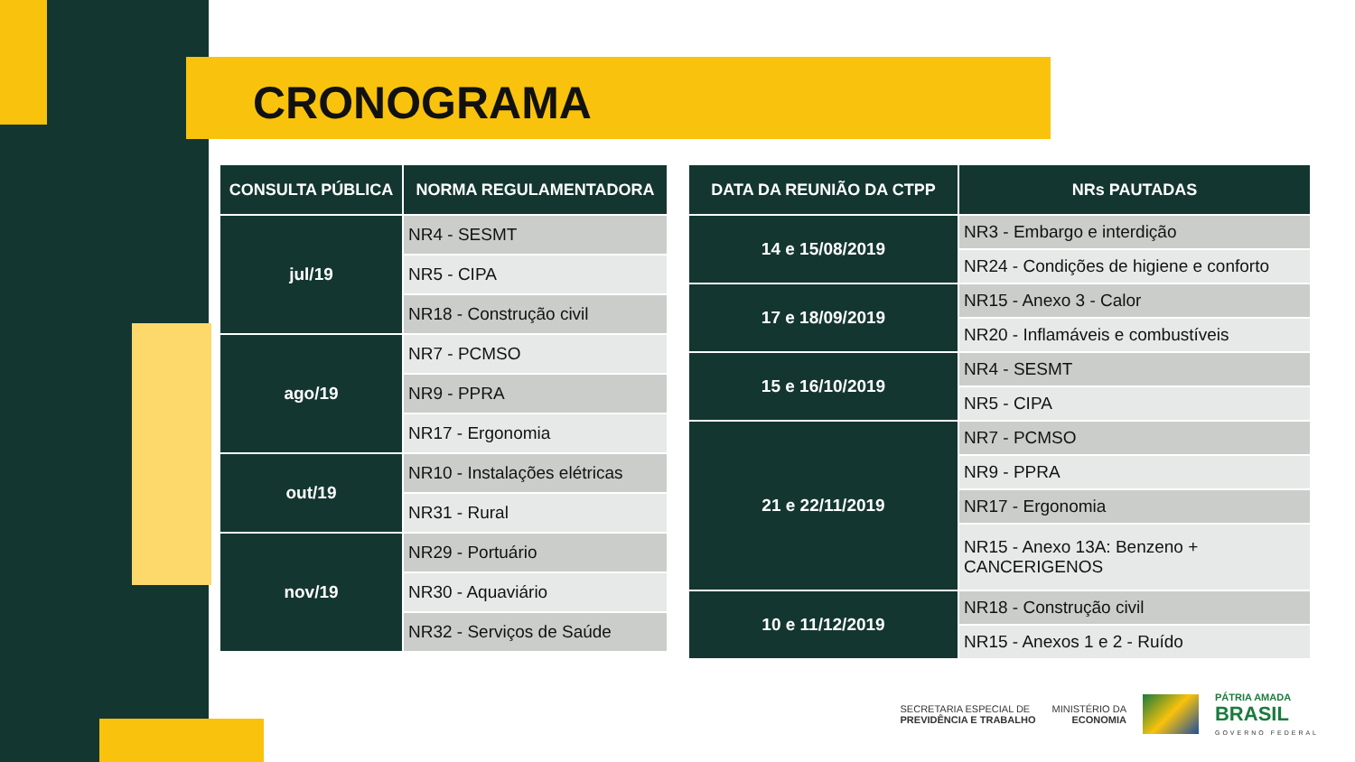CRONOGRAMA
| CONSULTA PÚBLICA | NORMA REGULAMENTADORA |
| --- | --- |
| jul/19 | NR4 - SESMT |
| | NR5 - CIPA |
| | NR18 - Construção civil |
| ago/19 | NR7 - PCMSO |
| | NR9 - PPRA |
| | NR17 - Ergonomia |
| out/19 | NR10 - Instalações elétricas |
| | NR31 - Rural |
| nov/19 | NR29 - Portuário |
| | NR30 - Aquaviário |
| | NR32 - Serviços de Saúde |
| DATA DA REUNIÃO DA CTPP | NRs PAUTADAS |
| --- | --- |
| 14 e 15/08/2019 | NR3 - Embargo e interdição |
| | NR24 - Condições de higiene e conforto |
| 17 e 18/09/2019 | NR15 - Anexo 3 - Calor |
| | NR20 - Inflamáveis e combustíveis |
| 15 e 16/10/2019 | NR4 - SESMT |
| | NR5 - CIPA |
| 21 e 22/11/2019 | NR7 - PCMSO |
| | NR9 - PPRA |
| | NR17 - Ergonomia |
| | NR15 - Anexo 13A: Benzeno + CANCERIGENOS |
| 10 e 11/12/2019 | NR18 - Construção civil |
| | NR15 - Anexos 1 e 2 - Ruído |
SECRETARIA ESPECIAL DE
PREVIDÊNCIA E TRABALHO
MINISTÉRIO DA
ECONOMIA
PÁTRIA AMADA
BRASIL
GOVERNO FEDERAL